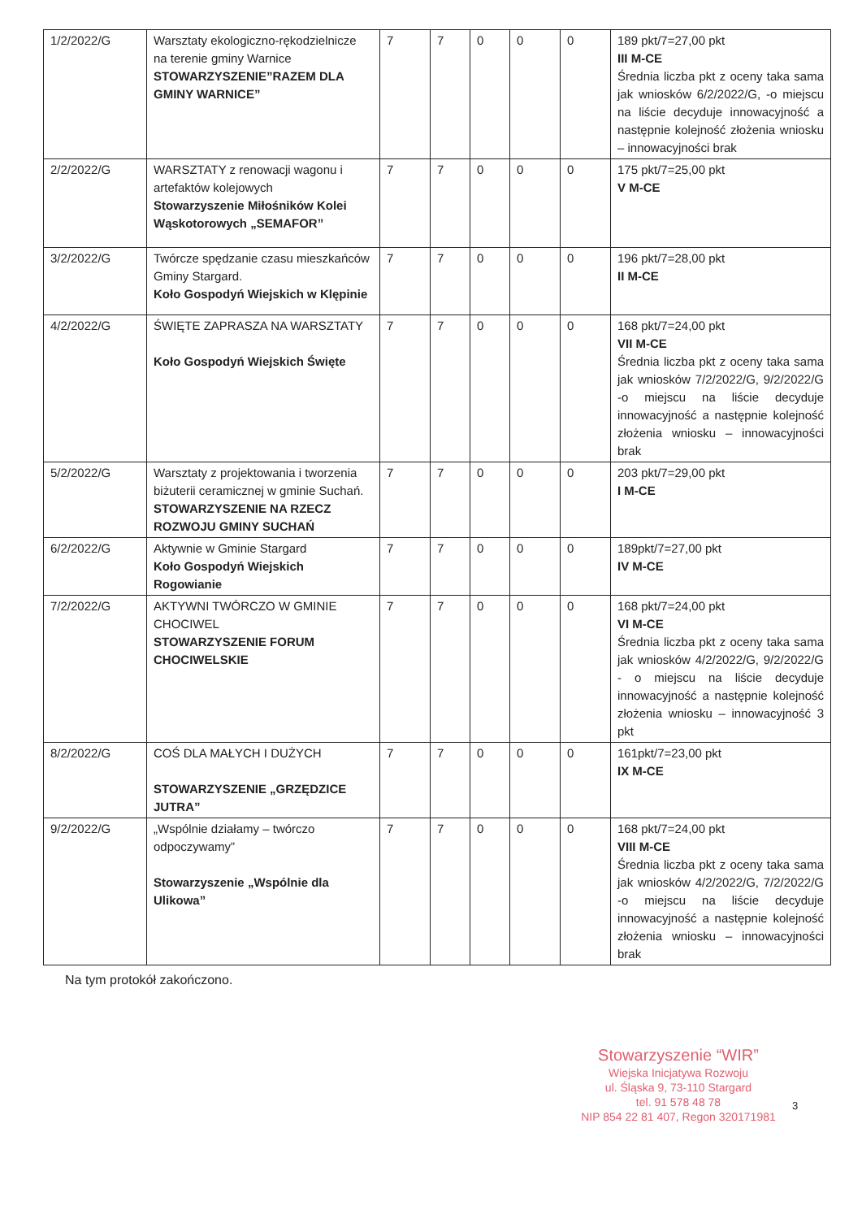| 1/2/2022/G | Warsztaty ekologiczno-rękodzielnicze na terenie gminy Warnice STOWARZYSZENIE”RAZEM DLA GMINY WARNICE” | 7 | 7 | 0 | 0 | 0 | 189 pkt/7=27,00 pkt III M-CE Średnia liczba pkt z oceny taka sama jak wniosków 6/2/2022/G, -o miejscu na liście decyduje innowacyjność a następnie kolejność złożenia wniosku – innowacyjności brak |
| 2/2/2022/G | WARSZTATY z renowacji wagonu i artefaktów kolejowych Stowarzyszenie Miłośników Kolei Wąskotorowych „SEMAFOR” | 7 | 7 | 0 | 0 | 0 | 175 pkt/7=25,00 pkt V M-CE |
| 3/2/2022/G | Twórcze spędzanie czasu mieszkańców Gminy Stargard. Koło Gospodyń Wiejskich w Klępinie | 7 | 7 | 0 | 0 | 0 | 196 pkt/7=28,00 pkt II M-CE |
| 4/2/2022/G | ŚWIĘTE ZAPRASZA NA WARSZTATY Koło Gospodyń Wiejskich Święte | 7 | 7 | 0 | 0 | 0 | 168 pkt/7=24,00 pkt VII M-CE Średnia liczba pkt z oceny taka sama jak wniosków 7/2/2022/G, 9/2/2022/G -o miejscu na liście decyduje innowacyjność a następnie kolejność złożenia wniosku – innowacyjności brak |
| 5/2/2022/G | Warsztaty z projektowania i tworzenia biżuterii ceramicznej w gminie Suchań. STOWARZYSZENIE NA RZECZ ROZWOJU GMINY SUCHAŃ | 7 | 7 | 0 | 0 | 0 | 203 pkt/7=29,00 pkt I M-CE |
| 6/2/2022/G | Aktywnie w Gminie Stargard Koło Gospodyń Wiejskich Rogowianie | 7 | 7 | 0 | 0 | 0 | 189pkt/7=27,00 pkt IV M-CE |
| 7/2/2022/G | AKTYWNI TWÓRCZO W GMINIE CHOCIWEL STOWARZYSZENIE FORUM CHOCIWELSKIE | 7 | 7 | 0 | 0 | 0 | 168 pkt/7=24,00 pkt VI M-CE Średnia liczba pkt z oceny taka sama jak wniosków 4/2/2022/G, 9/2/2022/G - o miejscu na liście decyduje innowacyjność a następnie kolejność złożenia wniosku – innowacyjność 3 pkt |
| 8/2/2022/G | COŚ DLA MAŁYCH I DUŻYCH STOWARZYSZENIE „GRZĘDZICE JUTRA” | 7 | 7 | 0 | 0 | 0 | 161pkt/7=23,00 pkt IX M-CE |
| 9/2/2022/G | „Wspólnie działamy – twórczo odpoczywamy” Stowarzyszenie „Wspólnie dla Ulikowa” | 7 | 7 | 0 | 0 | 0 | 168 pkt/7=24,00 pkt VIII M-CE Średnia liczba pkt z oceny taka sama jak wniosków 4/2/2022/G, 7/2/2022/G -o miejscu na liście decyduje innowacyjność a następnie kolejność złożenia wniosku – innowacyjności brak |
Na tym protokół zakończono.
Stowarzyszenie “WIR”
Wiejska Inicjatywa Rozwoju
ul. Śląska 9, 73-110 Stargard
tel. 91 578 48 78
NIP 854 22 81 407, Regon 320171981
3